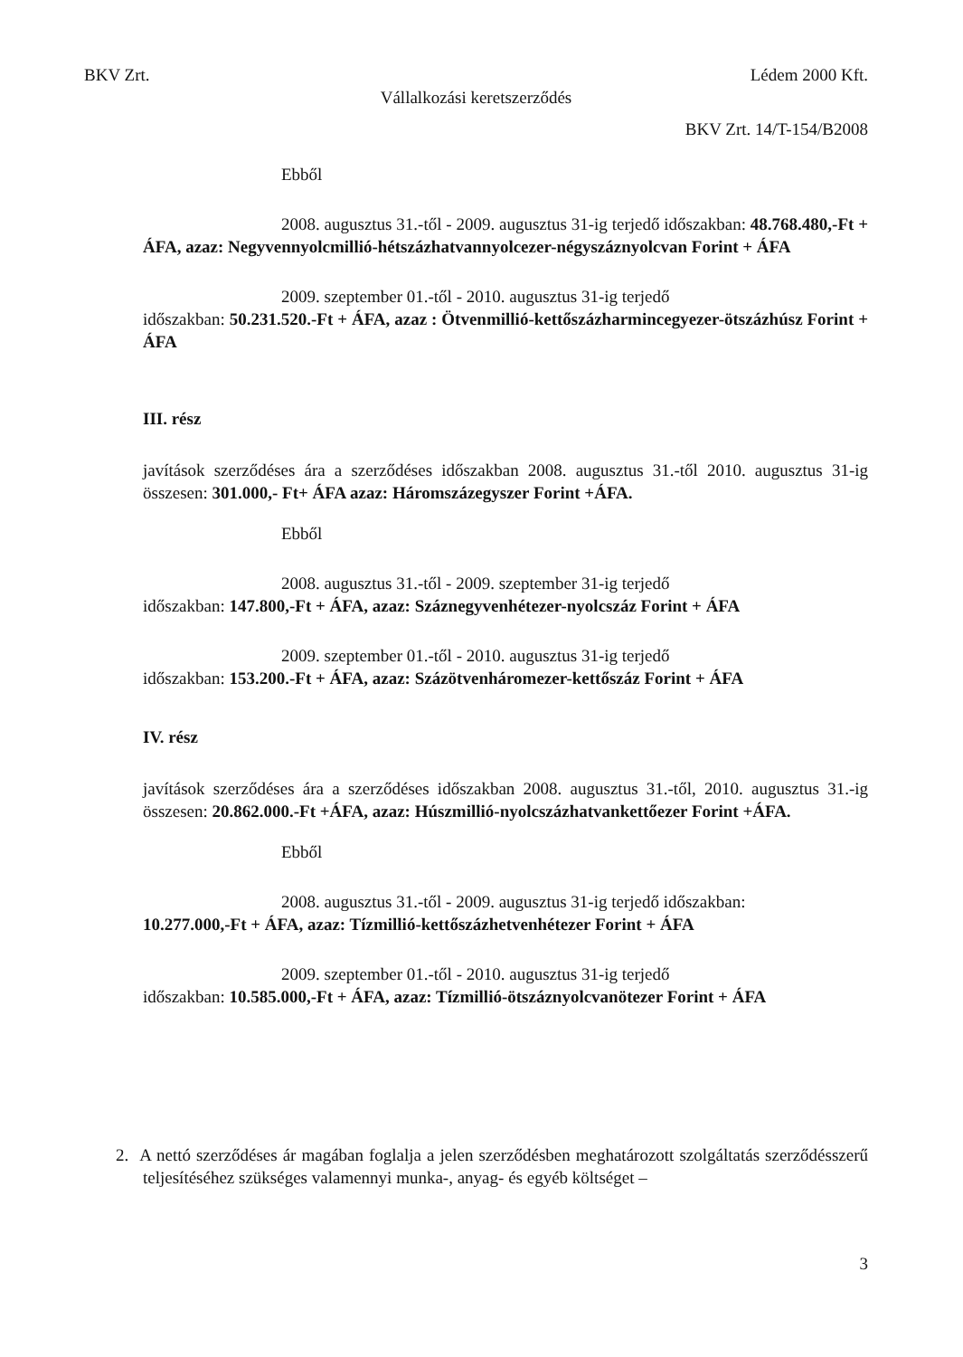BKV Zrt. Lédem 2000 Kft.
Vállalkozási keretszerződés
BKV Zrt. 14/T-154/B2008
Ebből
2008. augusztus 31.-től - 2009. augusztus 31-ig terjedő időszakban: 48.768.480,-Ft + ÁFA, azaz: Negyvennyolcmillió-hétszázhatvannyolcezer-négyszáznyolcvan Forint + ÁFA
2009. szeptember 01.-től - 2010. augusztus 31-ig terjedő
időszakban: 50.231.520.-Ft + ÁFA, azaz : Ötvenmillió-kettőszázharmincegyezer-ötszázhúsz Forint + ÁFA
III. rész
javítások szerződéses ára a szerződéses időszakban 2008. augusztus 31.-től 2010. augusztus 31-ig összesen: 301.000,- Ft+ ÁFA azaz: Háromszázegyszer Forint +ÁFA.
Ebből
2008. augusztus 31.-től - 2009. szeptember 31-ig terjedő
időszakban: 147.800,-Ft + ÁFA, azaz: Száznegyvenhétezer-nyolcszáz Forint + ÁFA
2009. szeptember 01.-től - 2010. augusztus 31-ig terjedő
időszakban: 153.200.-Ft + ÁFA, azaz: Százötvenháromezer-kettőszáz Forint + ÁFA
IV. rész
javítások szerződéses ára a szerződéses időszakban 2008. augusztus 31.-től, 2010. augusztus 31.-ig összesen: 20.862.000.-Ft +ÁFA, azaz: Húszmillió-nyolcszázhatvankettőezer Forint +ÁFA.
Ebből
2008. augusztus 31.-től - 2009. augusztus 31-ig terjedő időszakban:
10.277.000,-Ft + ÁFA, azaz: Tízmillió-kettőszázhetvenhétezer Forint + ÁFA
2009. szeptember 01.-től - 2010. augusztus 31-ig terjedő
időszakban: 10.585.000,-Ft + ÁFA, azaz: Tízmillió-ötszáznyolcvanötezer Forint + ÁFA
2. A nettó szerződéses ár magában foglalja a jelen szerződésben meghatározott szolgáltatás szerződésszerű teljesítéséhez szükséges valamennyi munka-, anyag- és egyéb költséget –
3